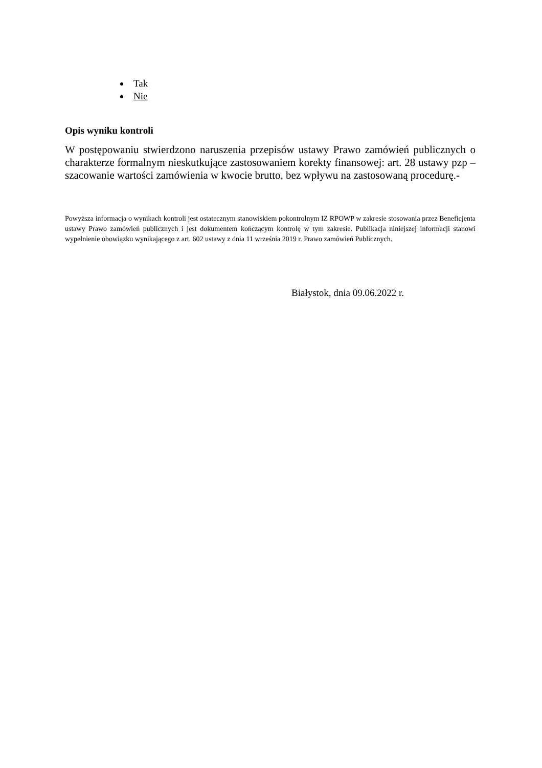Tak
Nie
Opis wyniku kontroli
W postępowaniu stwierdzono naruszenia przepisów ustawy Prawo zamówień publicznych o charakterze formalnym nieskutkujące zastosowaniem korekty finansowej: art. 28 ustawy pzp – szacowanie wartości zamówienia w kwocie brutto, bez wpływu na zastosowaną procedurę.-
Powyższa informacja o wynikach kontroli jest ostatecznym stanowiskiem pokontrolnym IZ RPOWP w zakresie stosowania przez Beneficjenta ustawy Prawo zamówień publicznych i jest dokumentem kończącym kontrolę w tym zakresie. Publikacja niniejszej informacji stanowi wypełnienie obowiązku wynikającego z art. 602 ustawy z dnia 11 września 2019 r. Prawo zamówień Publicznych.
Białystok, dnia 09.06.2022 r.